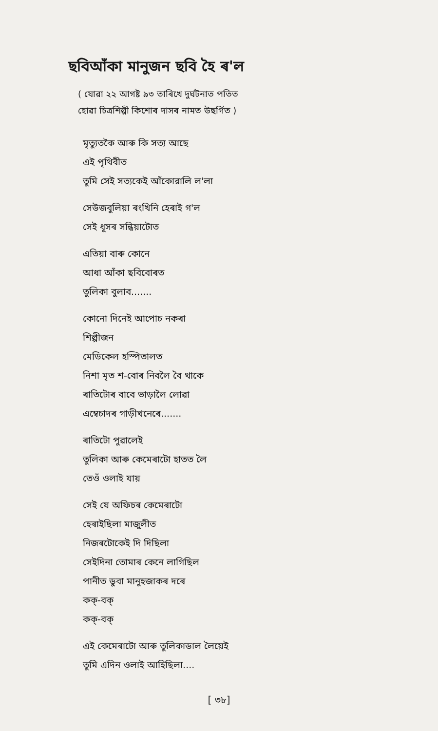ছবিআঁকা মানুজন ছবি হৈ ৰ'ল
( যোৱা ২২ আগষ্ট ৯৩ তাৰিখে দুৰ্ঘটনাত পতিত
হোৱা চিত্ৰশিল্পী কিশোৰ দাসৰ নামত উছৰ্গিত )
মৃত্যুতকৈ আৰু কি সত্য আছে
এই পৃথিবীত
তুমি সেই সত্যকেই আঁকোৱালি ল'লা
সেউজবুলিয়া ৰংখিনি হেৰাই গ'ল
সেই ধূসৰ সন্ধিয়াটোত
এতিয়া বাৰু কোনে
আধা আঁকা ছবিবোৰত
তুলিকা বুলাব.......
কোনো দিনেই আপোচ নকৰা
শিল্পীজন
মেডিকেল হস্পিতালত
নিশা মৃত শ-বোৰ নিবলৈ বৈ থাকে
ৰাতিটোৰ বাবে ভাড়ালৈ লোৱা
এম্বেচাদৰ গাড়ীখনেৰে.......
ৰাতিটো পুৱালেই
তুলিকা আৰু কেমেৰাটো হাতত লৈ
তেওঁ ওলাই যায়
সেই যে অফিচৰ কেমেৰাটো
হেৰাইছিলা মাজুলীত
নিজৰটোকেই দি দিছিলা
সেইদিনা তোমাৰ কেনে লাগিছিল
পানীত ডুবা মানুহজাকৰ দৰে
কক্-বক্
কক্-বক্
এই কেমেৰাটো আৰু তুলিকাডাল লৈয়েই
তুমি এদিন ওলাই আহিছিলা....
[ ৩৮]